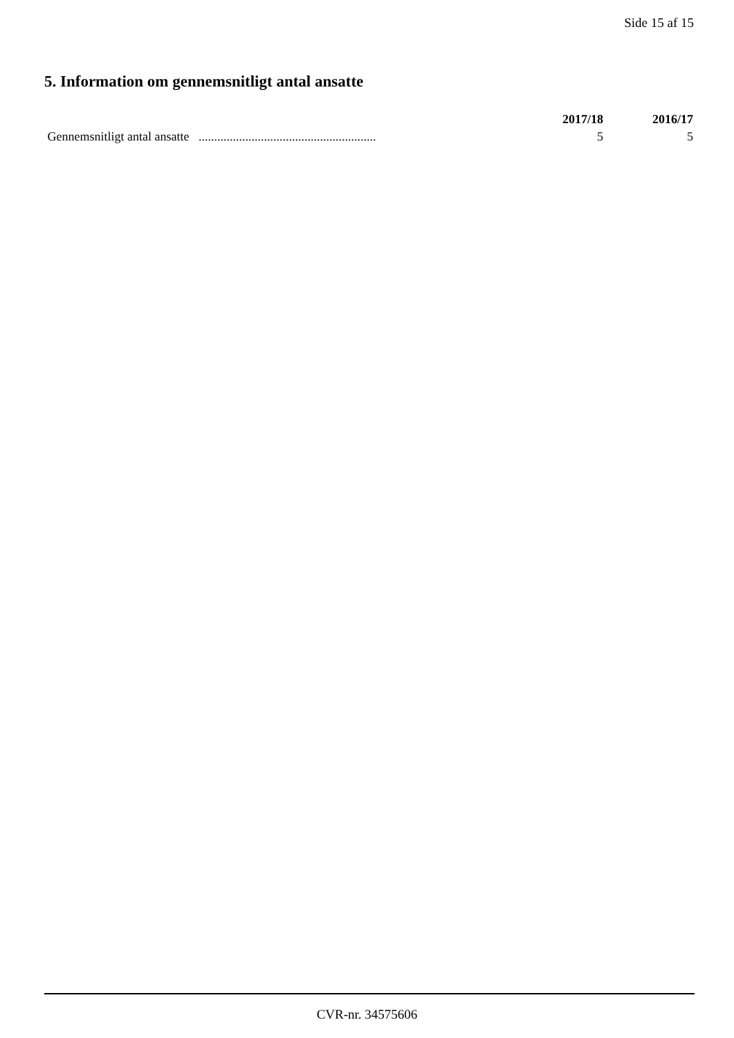Side 15 af 15
5. Information om gennemsnitligt antal ansatte
| | 2017/18 | 2016/17 |
| --- | --- | --- |
| Gennemsnitligt antal ansatte ......................................................... | 5 | 5 |
CVR-nr. 34575606